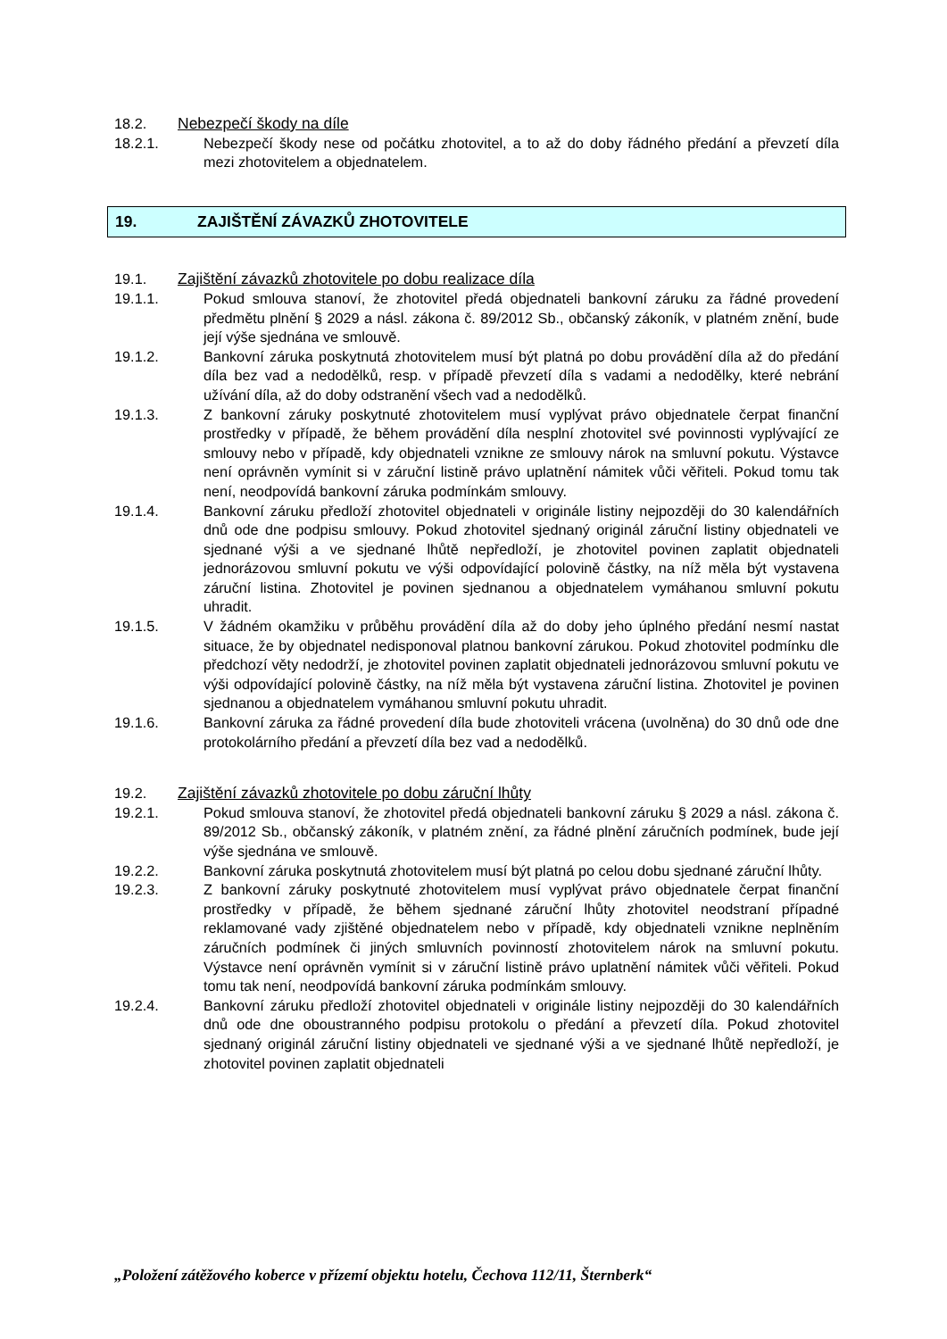18.2. Nebezpečí škody na díle
18.2.1. Nebezpečí škody nese od počátku zhotovitel, a to až do doby řádného předání a převzetí díla mezi zhotovitelem a objednatelem.
19. ZAJIŠTĚNÍ ZÁVAZKŮ ZHOTOVITELE
19.1. Zajištění závazků zhotovitele po dobu realizace díla
19.1.1. Pokud smlouva stanoví, že zhotovitel předá objednateli bankovní záruku za řádné provedení předmětu plnění § 2029 a násl. zákona č. 89/2012 Sb., občanský zákoník, v platném znění, bude její výše sjednána ve smlouvě.
19.1.2. Bankovní záruka poskytnutá zhotovitelem musí být platná po dobu provádění díla až do předání díla bez vad a nedodělků, resp. v případě převzetí díla s vadami a nedodělky, které nebrání užívání díla, až do doby odstranění všech vad a nedodělků.
19.1.3. Z bankovní záruky poskytnuté zhotovitelem musí vyplývat právo objednatele čerpat finanční prostředky v případě, že během provádění díla nesplní zhotovitel své povinnosti vyplývající ze smlouvy nebo v případě, kdy objednateli vznikne ze smlouvy nárok na smluvní pokutu. Výstavce není oprávněn vymínit si v záruční listině právo uplatnění námitek vůči věřiteli. Pokud tomu tak není, neodpovídá bankovní záruka podmínkám smlouvy.
19.1.4. Bankovní záruku předloží zhotovitel objednateli v originále listiny nejpozději do 30 kalendářních dnů ode dne podpisu smlouvy. Pokud zhotovitel sjednaný originál záruční listiny objednateli ve sjednané výši a ve sjednané lhůtě nepředloží, je zhotovitel povinen zaplatit objednateli jednorázovou smluvní pokutu ve výši odpovídající polovině částky, na níž měla být vystavena záruční listina. Zhotovitel je povinen sjednanou a objednatelem vymáhanou smluvní pokutu uhradit.
19.1.5. V žádném okamžiku v průběhu provádění díla až do doby jeho úplného předání nesmí nastat situace, že by objednatel nedisponoval platnou bankovní zárukou. Pokud zhotovitel podmínku dle předchozí věty nedodrží, je zhotovitel povinen zaplatit objednateli jednorázovou smluvní pokutu ve výši odpovídající polovině částky, na níž měla být vystavena záruční listina. Zhotovitel je povinen sjednanou a objednatelem vymáhanou smluvní pokutu uhradit.
19.1.6. Bankovní záruka za řádné provedení díla bude zhotoviteli vrácena (uvolněna) do 30 dnů ode dne protokolárního předání a převzetí díla bez vad a nedodělků.
19.2. Zajištění závazků zhotovitele po dobu záruční lhůty
19.2.1. Pokud smlouva stanoví, že zhotovitel předá objednateli bankovní záruku § 2029 a násl. zákona č. 89/2012 Sb., občanský zákoník, v platném znění, za řádné plnění záručních podmínek, bude její výše sjednána ve smlouvě.
19.2.2. Bankovní záruka poskytnutá zhotovitelem musí být platná po celou dobu sjednané záruční lhůty.
19.2.3. Z bankovní záruky poskytnuté zhotovitelem musí vyplývat právo objednatele čerpat finanční prostředky v případě, že během sjednané záruční lhůty zhotovitel neodstraní případné reklamované vady zjištěné objednatelem nebo v případě, kdy objednateli vznikne neplněním záručních podmínek či jiných smluvních povinností zhotovitelem nárok na smluvní pokutu. Výstavce není oprávněn vymínit si v záruční listině právo uplatnění námitek vůči věřiteli. Pokud tomu tak není, neodpovídá bankovní záruka podmínkám smlouvy.
19.2.4. Bankovní záruku předloží zhotovitel objednateli v originále listiny nejpozději do 30 kalendářních dnů ode dne oboustranného podpisu protokolu o předání a převzetí díla. Pokud zhotovitel sjednaný originál záruční listiny objednateli ve sjednané výši a ve sjednané lhůtě nepředloží, je zhotovitel povinen zaplatit objednateli
„Položení zátěžového koberce v přízemí objektu hotelu, Čechova 112/11, Šternberk“